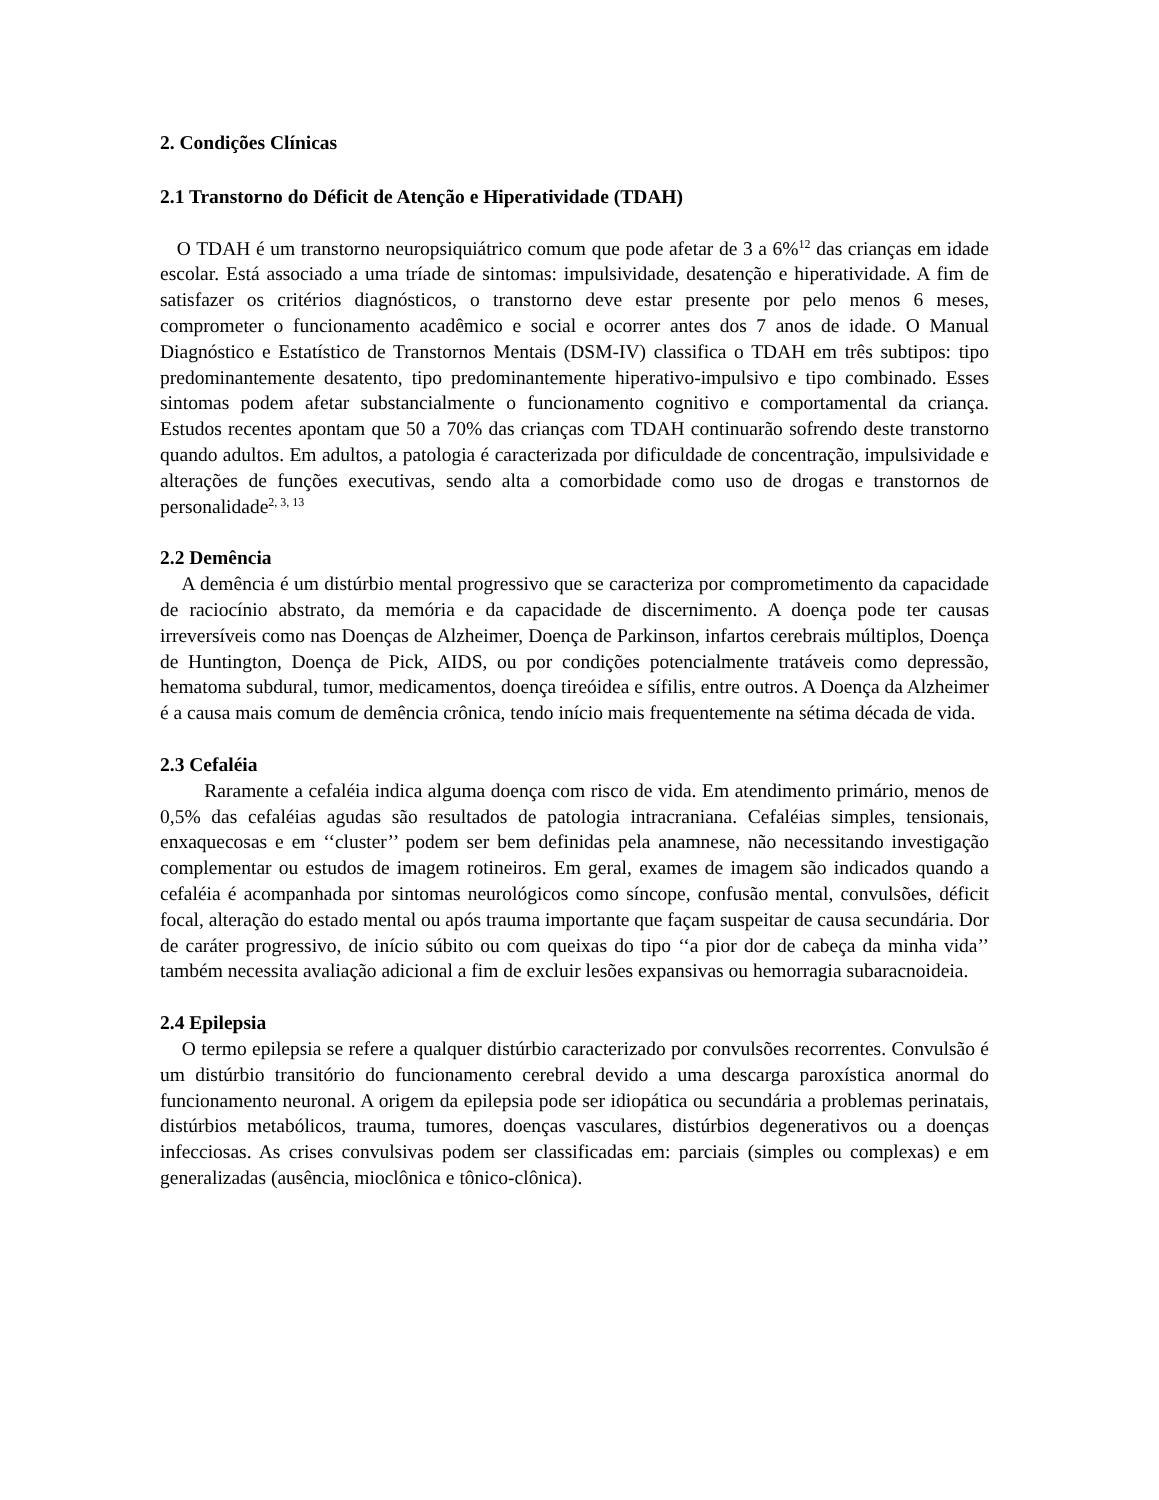2. Condições Clínicas
2.1 Transtorno do Déficit de Atenção e Hiperatividade (TDAH)
O TDAH é um transtorno neuropsiquiátrico comum que pode afetar de 3 a 6%<sup>12</sup> das crianças em idade escolar. Está associado a uma tríade de sintomas: impulsividade, desatenção e hiperatividade. A fim de satisfazer os critérios diagnósticos, o transtorno deve estar presente por pelo menos 6 meses, comprometer o funcionamento acadêmico e social e ocorrer antes dos 7 anos de idade. O Manual Diagnóstico e Estatístico de Transtornos Mentais (DSM-IV) classifica o TDAH em três subtipos: tipo predominantemente desatento, tipo predominantemente hiperativo-impulsivo e tipo combinado. Esses sintomas podem afetar substancialmente o funcionamento cognitivo e comportamental da criança. Estudos recentes apontam que 50 a 70% das crianças com TDAH continuarão sofrendo deste transtorno quando adultos. Em adultos, a patologia é caracterizada por dificuldade de concentração, impulsividade e alterações de funções executivas, sendo alta a comorbidade como uso de drogas e transtornos de personalidade<sup>2, 3, 13</sup>
2.2 Demência
A demência é um distúrbio mental progressivo que se caracteriza por comprometimento da capacidade de raciocínio abstrato, da memória e da capacidade de discernimento. A doença pode ter causas irreversíveis como nas Doenças de Alzheimer, Doença de Parkinson, infartos cerebrais múltiplos, Doença de Huntington, Doença de Pick, AIDS, ou por condições potencialmente tratáveis como depressão, hematoma subdural, tumor, medicamentos, doença tireóidea e sífilis, entre outros. A Doença da Alzheimer é a causa mais comum de demência crônica, tendo início mais frequentemente na sétima década de vida.
2.3 Cefaléia
Raramente a cefaléia indica alguma doença com risco de vida. Em atendimento primário, menos de 0,5% das cefaléias agudas são resultados de patologia intracraniana. Cefaléias simples, tensionais, enxaquecosas e em ‘‘cluster’’ podem ser bem definidas pela anamnese, não necessitando investigação complementar ou estudos de imagem rotineiros. Em geral, exames de imagem são indicados quando a cefaléia é acompanhada por sintomas neurológicos como síncope, confusão mental, convulsões, déficit focal, alteração do estado mental ou após trauma importante que façam suspeitar de causa secundária. Dor de caráter progressivo, de início súbito ou com queixas do tipo ‘‘a pior dor de cabeça da minha vida’’ também necessita avaliação adicional a fim de excluir lesões expansivas ou hemorragia subaracnoideia.
2.4 Epilepsia
O termo epilepsia se refere a qualquer distúrbio caracterizado por convulsões recorrentes. Convulsão é um distúrbio transitório do funcionamento cerebral devido a uma descarga paroxística anormal do funcionamento neuronal. A origem da epilepsia pode ser idiopática ou secundária a problemas perinatais, distúrbios metabólicos, trauma, tumores, doenças vasculares, distúrbios degenerativos ou a doenças infecciosas. As crises convulsivas podem ser classificadas em: parciais (simples ou complexas) e em generalizadas (ausência, mioclônica e tônico-clônica).